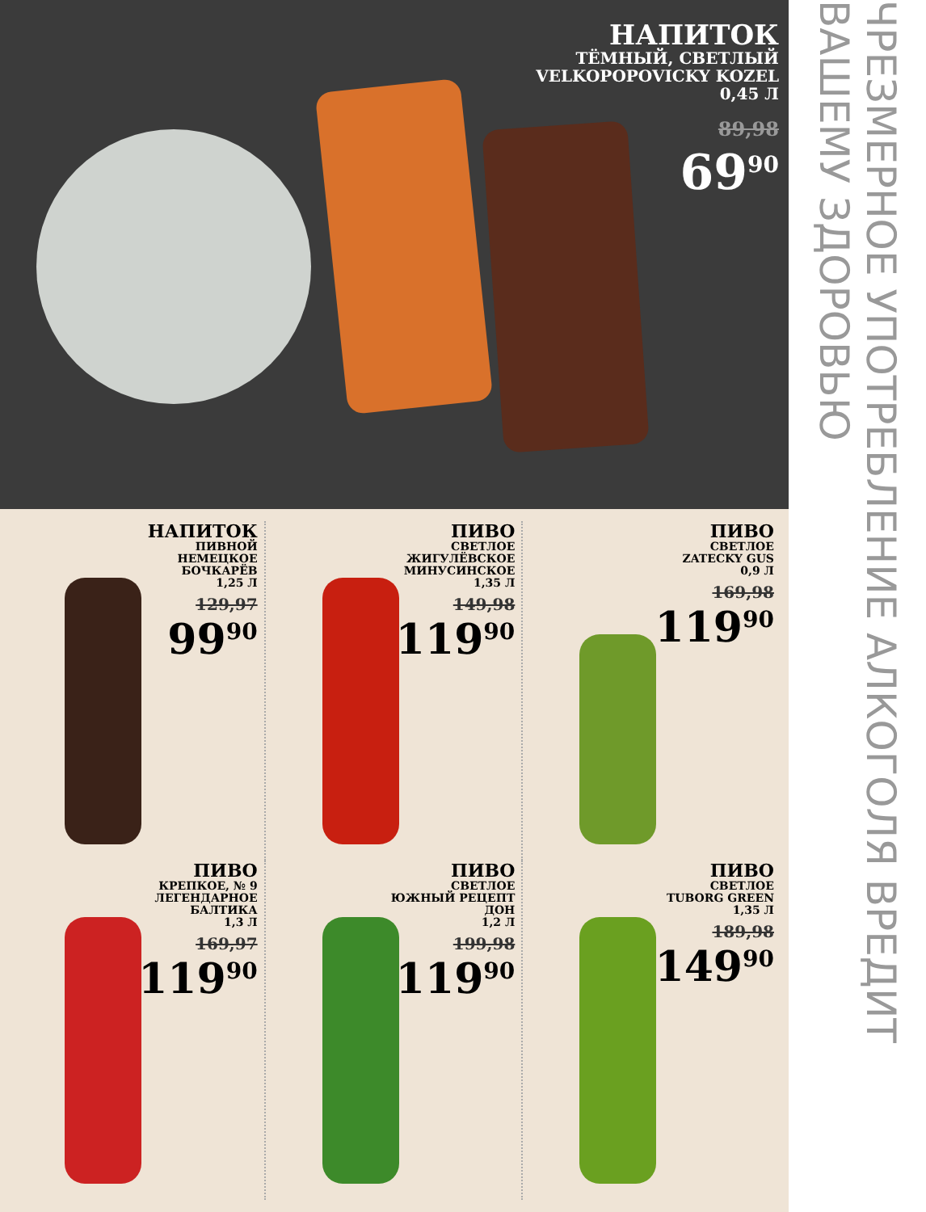НАПИТОК
ТЁМНЫЙ, СВЕТЛЫЙ
VELKOPOPOVICKY KOZEL
0,45 Л
89,98
69<sup>90</sup>
НАПИТОК
ПИВНОЙ
НЕМЕЦКОЕ
БОЧКАРЁВ
1,25 Л
129,97
99<sup>90</sup>
ПИВО
СВЕТЛОЕ
ЖИГУЛЁВСКОЕ
МИНУСИНСКОЕ
1,35 Л
149,98
119<sup>90</sup>
ПИВО
СВЕТЛОЕ
ZATECKY GUS
0,9 Л
169,98
119<sup>90</sup>
ПИВО
КРЕПКОЕ, № 9
ЛЕГЕНДАРНОЕ
БАЛТИКА
1,3 Л
169,97
119<sup>90</sup>
ПИВО
СВЕТЛОЕ
ЮЖНЫЙ РЕЦЕПТ
ДОН
1,2 Л
199,98
119<sup>90</sup>
ПИВО
СВЕТЛОЕ
TUBORG GREEN
1,35 Л
189,98
149<sup>90</sup>
ЧРЕЗМЕРНОЕ УПОТРЕБЛЕНИЕ АЛКОГОЛЯ ВРЕДИТ ВАШЕМУ ЗДОРОВЬЮ